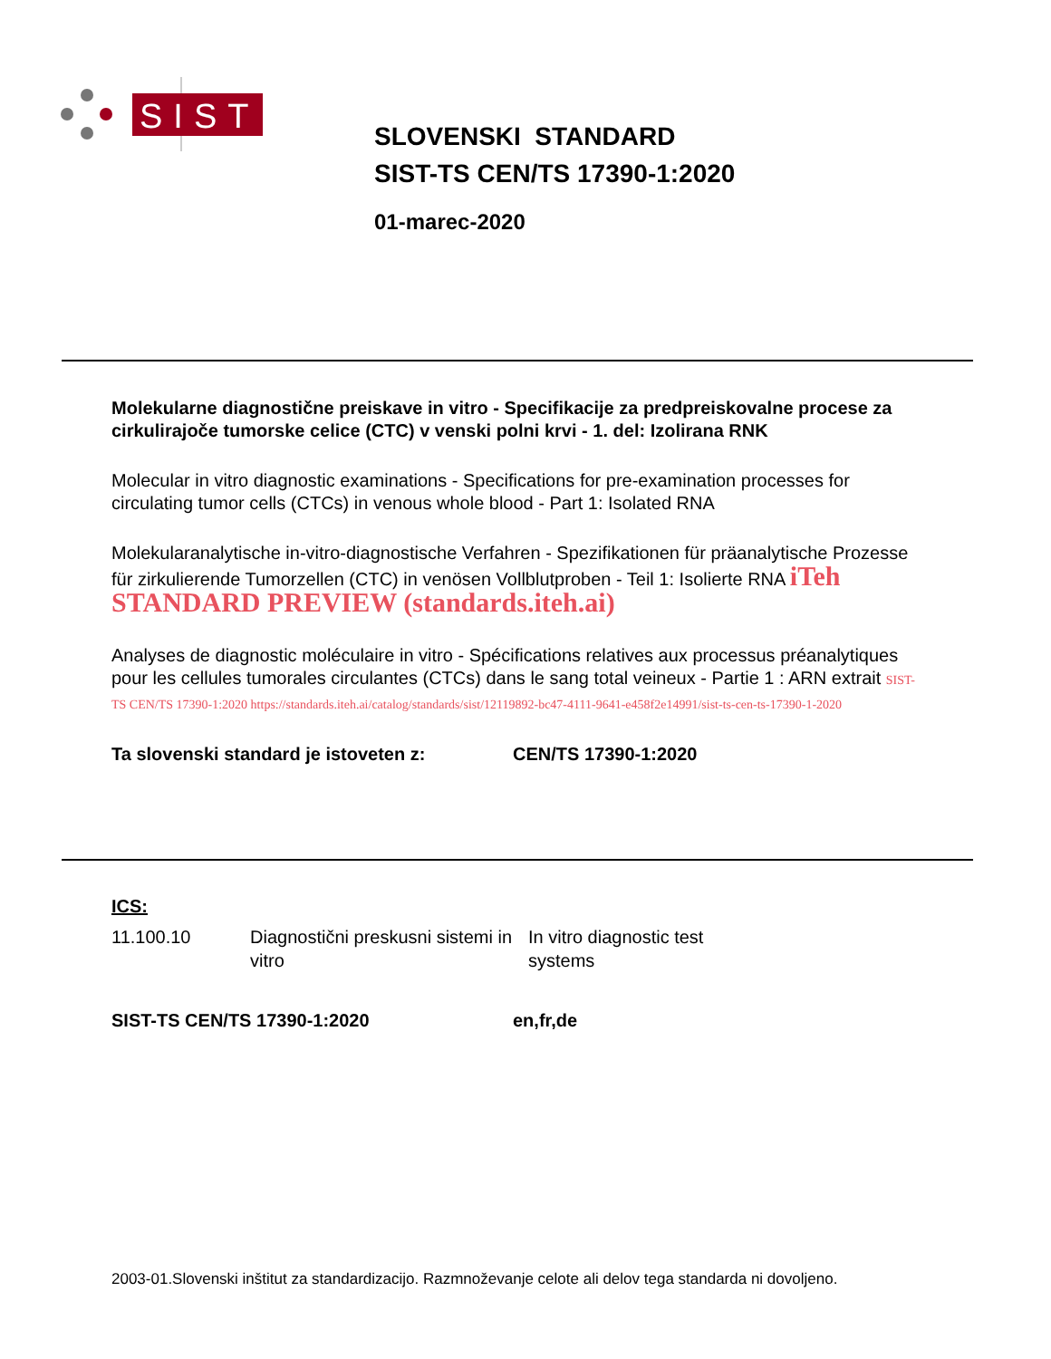SIST
SLOVENSKI STANDARD
SIST-TS CEN/TS 17390-1:2020
01-marec-2020
Molekularne diagnostične preiskave in vitro - Specifikacije za predpreiskovalne procese za cirkulirajoče tumorske celice (CTC) v venski polni krvi - 1. del: Izolirana RNK
Molecular in vitro diagnostic examinations - Specifications for pre-examination processes for circulating tumor cells (CTCs) in venous whole blood - Part 1: Isolated RNA
Molekularanalytische in-vitro-diagnostische Verfahren - Spezifikationen für präanalytische Prozesse für zirkulierende Tumorzellen (CTC) in venösen Vollblutproben - Teil 1: Isolierte RNA iTeh STANDARD PREVIEW (standards.iteh.ai)
Analyses de diagnostic moléculaire in vitro - Spécifications relatives aux processus préanalytiques pour les cellules tumorales circulantes (CTCs) dans le sang total veineux - Partie 1 : ARN extrait SIST-TS CEN/TS 17390-1:2020 https://standards.iteh.ai/catalog/standards/sist/12119892-bc47-4111-9641-e458f2e14991/sist-ts-cen-ts-17390-1-2020
Ta slovenski standard je istoveten z: CEN/TS 17390-1:2020
ICS:
11.100.10 Diagnostični preskusni sistemi in vitro In vitro diagnostic test systems
SIST-TS CEN/TS 17390-1:2020 en,fr,de
2003-01.Slovenski inštitut za standardizacijo. Razmnoževanje celote ali delov tega standarda ni dovoljeno.